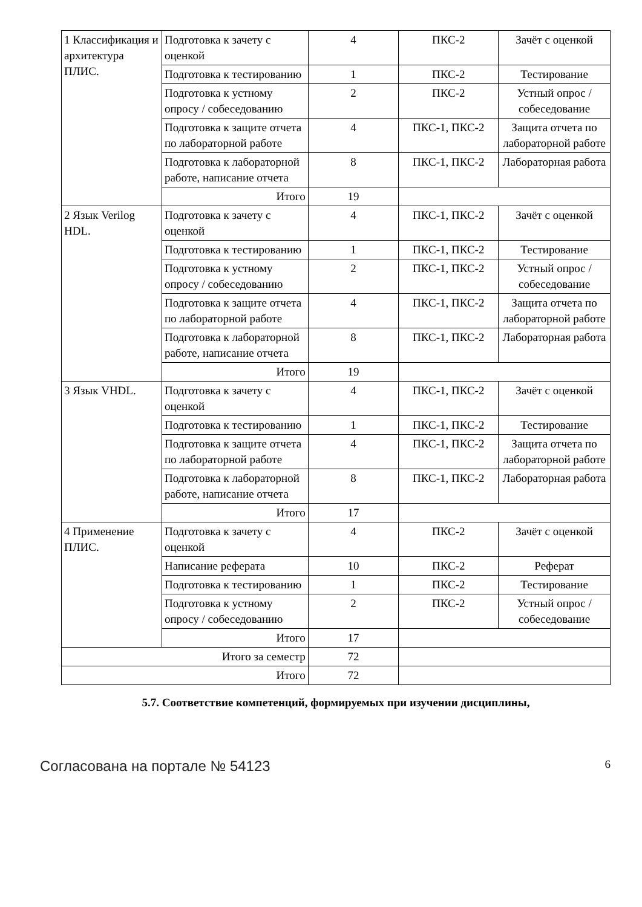| 1 Классификация и архитектура ПЛИС. | Подготовка к зачету с оценкой | 4 | ПКС-2 | Зачёт с оценкой |
| | Подготовка к тестированию | 1 | ПКС-2 | Тестирование |
| | Подготовка к устному опросу / собеседованию | 2 | ПКС-2 | Устный опрос / собеседование |
| | Подготовка к защите отчета по лабораторной работе | 4 | ПКС-1, ПКС-2 | Защита отчета по лабораторной работе |
| | Подготовка к лабораторной работе, написание отчета | 8 | ПКС-1, ПКС-2 | Лабораторная работа |
| | Итого | 19 | | |
| 2 Язык Verilog HDL. | Подготовка к зачету с оценкой | 4 | ПКС-1, ПКС-2 | Зачёт с оценкой |
| | Подготовка к тестированию | 1 | ПКС-1, ПКС-2 | Тестирование |
| | Подготовка к устному опросу / собеседованию | 2 | ПКС-1, ПКС-2 | Устный опрос / собеседование |
| | Подготовка к защите отчета по лабораторной работе | 4 | ПКС-1, ПКС-2 | Защита отчета по лабораторной работе |
| | Подготовка к лабораторной работе, написание отчета | 8 | ПКС-1, ПКС-2 | Лабораторная работа |
| | Итого | 19 | | |
| 3 Язык VHDL. | Подготовка к зачету с оценкой | 4 | ПКС-1, ПКС-2 | Зачёт с оценкой |
| | Подготовка к тестированию | 1 | ПКС-1, ПКС-2 | Тестирование |
| | Подготовка к защите отчета по лабораторной работе | 4 | ПКС-1, ПКС-2 | Защита отчета по лабораторной работе |
| | Подготовка к лабораторной работе, написание отчета | 8 | ПКС-1, ПКС-2 | Лабораторная работа |
| | Итого | 17 | | |
| 4 Применение ПЛИС. | Подготовка к зачету с оценкой | 4 | ПКС-2 | Зачёт с оценкой |
| | Написание реферата | 10 | ПКС-2 | Реферат |
| | Подготовка к тестированию | 1 | ПКС-2 | Тестирование |
| | Подготовка к устному опросу / собеседованию | 2 | ПКС-2 | Устный опрос / собеседование |
| | Итого | 17 | | |
| Итого за семестр | | 72 | | |
| Итого | | 72 | | |
5.7. Соответствие компетенций, формируемых при изучении дисциплины,
Согласована на портале № 54123 6